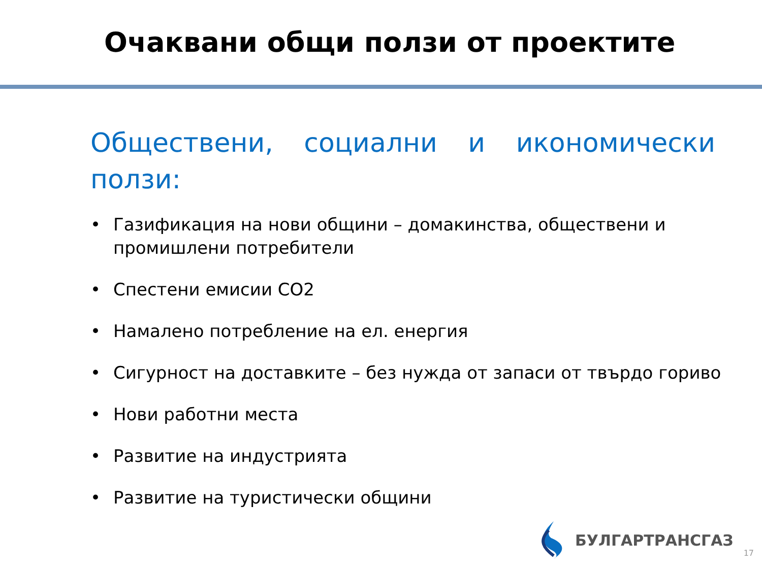Очаквани общи ползи от проектите
Обществени, социални и икономически ползи:
• Газификация на нови общини – домакинства, обществени и промишлени потребители
• Спестени емисии CO2
• Намалено потребление на ел. енергия
• Сигурност на доставките – без нужда от запаси от твърдо гориво
• Нови работни места
• Развитие на индустрията
• Развитие на туристически общини
БУЛГАРТРАНСГАЗ
17